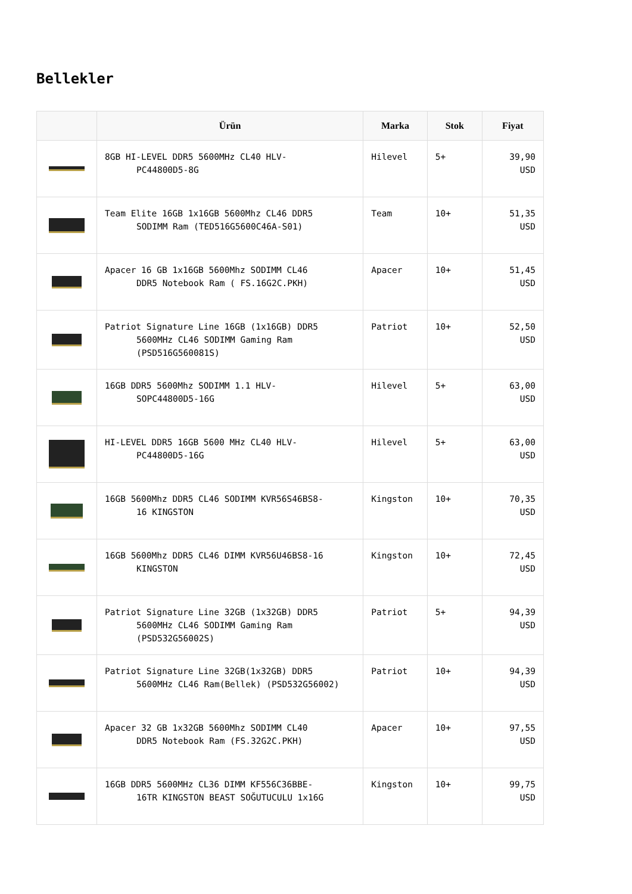Bellekler
| | Ürün | Marka | Stok | Fiyat |
| --- | --- | --- | --- | --- |
| | 8GB HI-LEVEL DDR5 5600MHz CL40 HLV- PC44800D5-8G | Hilevel | 5+ | 39,90 USD |
| | Team Elite 16GB 1x16GB 5600Mhz CL46 DDR5 SODIMM Ram (TED516G5600C46A-S01) | Team | 10+ | 51,35 USD |
| | Apacer 16 GB 1x16GB 5600Mhz SODIMM CL46 DDR5 Notebook Ram ( FS.16G2C.PKH) | Apacer | 10+ | 51,45 USD |
| | Patriot Signature Line 16GB (1x16GB) DDR5 5600MHz CL46 SODIMM Gaming Ram (PSD516G560081S) | Patriot | 10+ | 52,50 USD |
| | 16GB DDR5 5600Mhz SODIMM 1.1 HLV- SOPC44800D5-16G | Hilevel | 5+ | 63,00 USD |
| | HI-LEVEL DDR5 16GB 5600 MHz CL40 HLV- PC44800D5-16G | Hilevel | 5+ | 63,00 USD |
| | 16GB 5600Mhz DDR5 CL46 SODIMM KVR56S46BS8- 16 KINGSTON | Kingston | 10+ | 70,35 USD |
| | 16GB 5600Mhz DDR5 CL46 DIMM KVR56U46BS8-16 KINGSTON | Kingston | 10+ | 72,45 USD |
| | Patriot Signature Line 32GB (1x32GB) DDR5 5600MHz CL46 SODIMM Gaming Ram (PSD532G56002S) | Patriot | 5+ | 94,39 USD |
| | Patriot Signature Line 32GB(1x32GB) DDR5 5600MHz CL46 Ram(Bellek) (PSD532G56002) | Patriot | 10+ | 94,39 USD |
| | Apacer 32 GB 1x32GB 5600Mhz SODIMM CL40 DDR5 Notebook Ram (FS.32G2C.PKH) | Apacer | 10+ | 97,55 USD |
| | 16GB DDR5 5600MHz CL36 DIMM KF556C36BBE- 16TR KINGSTON BEAST SOĞUTUCULU 1x16G | Kingston | 10+ | 99,75 USD |